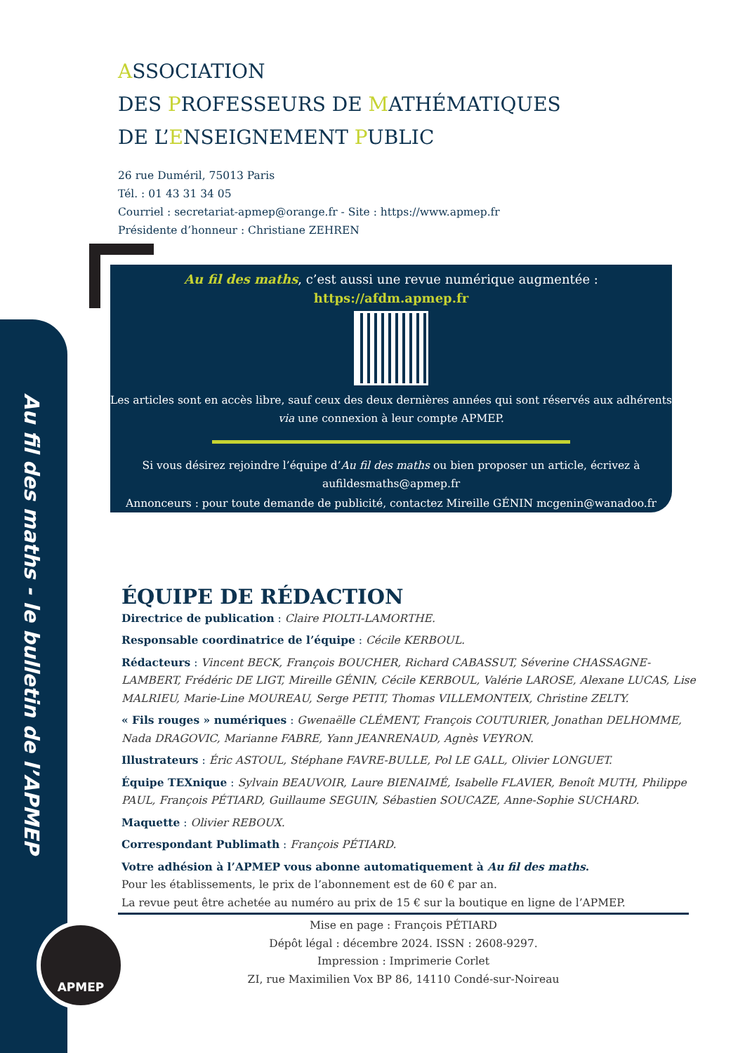Au fil des maths - le bulletin de l’APMEP
APMEP
ASSOCIATION
DES PROFESSEURS DE MATHÉMATIQUES
DE L’ENSEIGNEMENT PUBLIC
26 rue Duméril, 75013 Paris
Tél. : 01 43 31 34 05
Courriel : secretariat-apmep@orange.fr - Site : https://www.apmep.fr
Présidente d’honneur : Christiane ZEHREN
Au fil des maths, c’est aussi une revue numérique augmentée :
https://afdm.apmep.fr
Les articles sont en accès libre, sauf ceux des deux dernières années qui sont réservés aux adhérents via une connexion à leur compte APMEP.
Si vous désirez rejoindre l’équipe d’Au fil des maths ou bien proposer un article, écrivez à aufildesmaths@apmep.fr
Annonceurs : pour toute demande de publicité, contactez Mireille GÉNIN mcgenin@wanadoo.fr
ÉQUIPE DE RÉDACTION
Directrice de publication : Claire PIOLTI-LAMORTHE.
Responsable coordinatrice de l’équipe : Cécile KERBOUL.
Rédacteurs : Vincent BECK, François BOUCHER, Richard CABASSUT, Séverine CHASSAGNE-LAMBERT, Frédéric DE LIGT, Mireille GÉNIN, Cécile KERBOUL, Valérie LAROSE, Alexane LUCAS, Lise MALRIEU, Marie-Line MOUREAU, Serge PETIT, Thomas VILLEMONTEIX, Christine ZELTY.
« Fils rouges » numériques : Gwenaëlle CLÉMENT, François COUTURIER, Jonathan DELHOMME, Nada DRAGOVIC, Marianne FABRE, Yann JEANRENAUD, Agnès VEYRON.
Illustrateurs : Éric ASTOUL, Stéphane FAVRE-BULLE, Pol LE GALL, Olivier LONGUET.
Équipe TEXnique : Sylvain BEAUVOIR, Laure BIENAIMÉ, Isabelle FLAVIER, Benoît MUTH, Philippe PAUL, François PÉTIARD, Guillaume SEGUIN, Sébastien SOUCAZE, Anne-Sophie SUCHARD.
Maquette : Olivier REBOUX.
Correspondant Publimath : François PÉTIARD.
Votre adhésion à l’APMEP vous abonne automatiquement à Au fil des maths.
Pour les établissements, le prix de l’abonnement est de 60 € par an.
La revue peut être achetée au numéro au prix de 15 € sur la boutique en ligne de l’APMEP.
Mise en page : François PÉTIARD
Dépôt légal : décembre 2024. ISSN : 2608-9297.
Impression : Imprimerie Corlet
ZI, rue Maximilien Vox BP 86, 14110 Condé-sur-Noireau